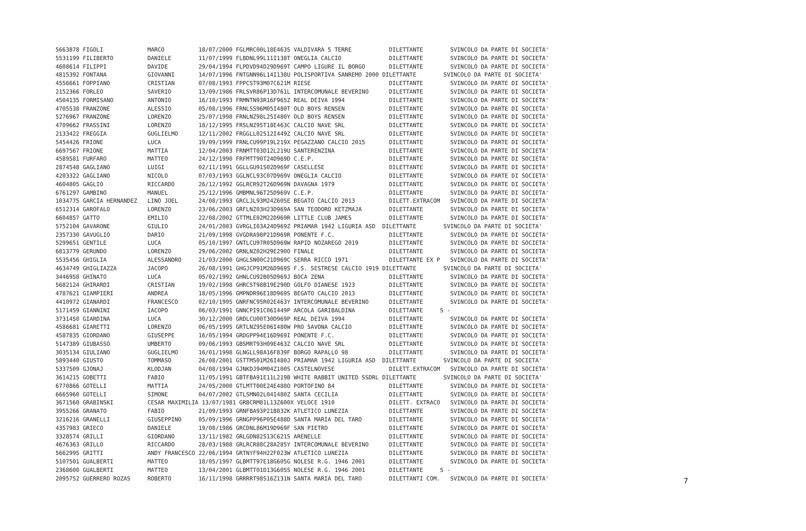5663878 FIGOLI             MARCO          18/07/2000 FGLMRC00L18E463S VALDIVARA 5 TERRE           DILETTANTE        SVINCOLO DA PARTE DI SOCIETA'
5531199 FILIBERTO          DANIELE        11/07/1999 FLBDNL99L11I138T ONEGLIA CALCIO              DILETTANTE        SVINCOLO DA PARTE DI SOCIETA'
4608614 FILIPPI            DAVIDE         29/04/1994 FLPDVD94D29D969T CAMPO LIGURE IL BORGO       DILETTANTE        SVINCOLO DA PARTE DI SOCIETA'
4815392 FONTANA            GIOVANNI       14/07/1996 FNTGNN96L14I138U POLISPORTIVA SANREMO 2000 DILETTANTE        SVINCOLO DA PARTE DI SOCIETA'
4556661 FOPPIANO           CRISTIAN       07/08/1993 FPPCST93M07C621M RIESE                       DILETTANTE        SVINCOLO DA PARTE DI SOCIETA'
2152366 FORLEO             SAVERIO        13/09/1986 FRLSVR86P13D761L INTERCOMUNALE BEVERINO      DILETTANTE        SVINCOLO DA PARTE DI SOCIETA'
4504135 FORMISANO          ANTONIO        16/10/1993 FRMNTN93R16F965Z REAL DEIVA 1994             DILETTANTE        SVINCOLO DA PARTE DI SOCIETA'
4705538 FRANZONE           ALESSIO        05/08/1996 FRNLSS96M05I480T OLD BOYS RENSEN             DILETTANTE        SVINCOLO DA PARTE DI SOCIETA'
5276967 FRANZONE           LORENZO        25/07/1998 FRNLNZ98L25I480Y OLD BOYS RENSEN             DILETTANTE        SVINCOLO DA PARTE DI SOCIETA'
4709662 FRASSINI           LORENZO        18/12/1995 FRSLNZ95T18E463C CALCIO NAVE SRL             DILETTANTE        SVINCOLO DA PARTE DI SOCIETA'
2133422 FREGGIA            GUGLIELMO      12/11/2002 FRGGLL02S12I449Z CALCIO NAVE SRL             DILETTANTE        SVINCOLO DA PARTE DI SOCIETA'
5454426 FRIONE             LUCA           19/09/1999 FRNLCU99P19L219X PEGAZZANO CALCIO 2015       DILETTANTE        SVINCOLO DA PARTE DI SOCIETA'
6697567 FRIONE             MATTIA         12/04/2003 FRNMTT03D12L219U SANTERENZINA                DILETTANTE        SVINCOLO DA PARTE DI SOCIETA'
4589581 FURFARO            MATTEO         24/12/1990 FRFMTT90T24D969D C.E.P.                      DILETTANTE        SVINCOLO DA PARTE DI SOCIETA'
2874548 GAGLIANO           LUIGI          02/11/1991 GGLLGU91S02D969F CASELLESE                   DILETTANTE        SVINCOLO DA PARTE DI SOCIETA'
4203322 GAGLIANO           NICOLO         07/03/1993 GGLNCL93C07D969V ONEGLIA CALCIO              DILETTANTE        SVINCOLO DA PARTE DI SOCIETA'
4604805 GAGLIO             RICCARDO       26/12/1992 GGLRCR92T26D969N DAVAGNA 1979                DILETTANTE        SVINCOLO DA PARTE DI SOCIETA'
6761297 GAMBINO            MANUEL         25/12/1996 GMBMNL96T25D969V C.E.P.                      DILETTANTE        SVINCOLO DA PARTE DI SOCIETA'
1034775 GARCIA HERNANDEZ   LINO JOEL      24/08/1993 GRCLJL93M24Z605E BEGATO CALCIO 2013          DILETT.EXTRACOM   SVINCOLO DA PARTE DI SOCIETA'
6512314 GAROFALO           LORENZO        23/06/2003 GRFLNZ03H23D969A SAN TEODORO KETZMAJA        DILETTANTE        SVINCOLO DA PARTE DI SOCIETA'
6604857 GATTO              EMILIO         22/08/2002 GTTMLE02M22D969R LITTLE CLUB JAMES           DILETTANTE        SVINCOLO DA PARTE DI SOCIETA'
5752104 GAVARONE           GIULIO         24/01/2003 GVRGLI03A24D969Z PRIAMAR 1942 LIGURIA ASD  DILETTANTE        SVINCOLO DA PARTE DI SOCIETA'
2357330 GAVUGLIO           DARIO          21/09/1998 GVGDRA98P21D969R PONENTE F.C.                DILETTANTE        SVINCOLO DA PARTE DI SOCIETA'
5299651 GENTILE            LUCA           05/10/1997 GNTLCU97R05D969W RAPID NOZAREGO 2019         DILETTANTE        SVINCOLO DA PARTE DI SOCIETA'
6813779 GERUNDO            LORENZO        29/06/2002 GRNLNZ02H29E290O FINALE                      DILETTANTE        SVINCOLO DA PARTE DI SOCIETA'
5535456 GHIGLIA            ALESSANDRO     21/03/2000 GHGLSN00C21D969C SERRA RICCO 1971            DILETTANTE EX P   SVINCOLO DA PARTE DI SOCIETA'
4634749 GHIGLIAZZA         JACOPO         26/08/1991 GHGJCP91M26D969S F.S. SESTRESE CALCIO 1919 DILETTANTE        SVINCOLO DA PARTE DI SOCIETA'
3446958 GHINATO            LUCA           05/02/1992 GHNLCU92B05D969J BOCA ZENA                   DILETTANTE        SVINCOLO DA PARTE DI SOCIETA'
5682124 GHIRARDI           CRISTIAN       19/02/1998 GHRCST98B19E290D GOLFO DIANESE 1923          DILETTANTE        SVINCOLO DA PARTE DI SOCIETA'
4787621 GIAMPIERI          ANDREA         18/05/1996 GMPNDR96E18D969S BEGATO CALCIO 2013          DILETTANTE        SVINCOLO DA PARTE DI SOCIETA'
4410972 GIANARDI           FRANCESCO      02/10/1995 GNRFNC95R02E463Y INTERCOMUNALE BEVERINO      DILETTANTE        SVINCOLO DA PARTE DI SOCIETA'
5171459 GIANNINI           IACOPO         06/03/1991 GNNCPI91C06I449P ARCOLA GARIBALDINA          DILETTANTE     S -
3731450 GIARDINA           LUCA           30/12/2000 GRDLCU00T30D969P REAL DEIVA 1994             DILETTANTE        SVINCOLO DA PARTE DI SOCIETA'
4586681 GIARETTI           LORENZO        06/05/1995 GRTLNZ95E06I480W PRO SAVONA CALCIO           DILETTANTE        SVINCOLO DA PARTE DI SOCIETA'
4587835 GIORDANO           GIUSEPPE       16/05/1994 GRDGPP94E16D969I PONENTE F.C.                DILETTANTE        SVINCOLO DA PARTE DI SOCIETA'
5147389 GIUBASSO           UMBERTO        09/06/1993 GBSMRT93H09E463Z CALCIO NAVE SRL             DILETTANTE        SVINCOLO DA PARTE DI SOCIETA'
3035134 GIULIANO           GUGLIELMO      16/01/1998 GLNGLL98A16F839F BORGO RAPALLO 98            DILETTANTE        SVINCOLO DA PARTE DI SOCIETA'
5893440 GIUSTO             TOMMASO        26/08/2001 GSTTMS01M26I480J PRIAMAR 1942 LIGURIA ASD  DILETTANTE        SVINCOLO DA PARTE DI SOCIETA'
5337509 GJONAJ             KLODJAN        04/08/1994 GJNKDJ94M04Z100S CASTELNOVESE                DILETT.EXTRACOM   SVINCOLO DA PARTE DI SOCIETA'
3614215 GOBETTI            FABIO          11/05/1991 GBTFBA91E11L219B WHITE RABBIT UNITED SSDRL DILETTANTE        SVINCOLO DA PARTE DI SOCIETA'
6770866 GOTELLI            MATTIA         24/05/2000 GTLMTT00E24E488O PORTOFINO 84                DILETTANTE        SVINCOLO DA PARTE DI SOCIETA'
6665960 GOTELLI            SIMONE         04/07/2002 GTLSMN02L04I480Z SANTA CECILIA               DILETTANTE        SVINCOLO DA PARTE DI SOCIETA'
3671560 GRABINSKI          CESAR MAXIMILIA 13/07/1981 GRBCRM81L13Z600X VELOCE 1910                DILETT. EXTRACO   SVINCOLO DA PARTE DI SOCIETA'
3955266 GRANATO            FABIO          21/09/1993 GRNFBA93P21B832K ATLETICO LUNEZIA            DILETTANTE        SVINCOLO DA PARTE DI SOCIETA'
3216216 GRANELLI           GIUSEPPINO     05/09/1996 GRNGPP96P05E488D SANTA MARIA DEL TARO        DILETTANTE        SVINCOLO DA PARTE DI SOCIETA'
4357983 GRIECO             DANIELE        19/08/1986 GRCDNL86M19D969F SAN PIETRO                  DILETTANTE        SVINCOLO DA PARTE DI SOCIETA'
3328574 GRILLI             GIORDANO       13/11/1982 GRLGDN82S13C621S ARENELLE                    DILETTANTE        SVINCOLO DA PARTE DI SOCIETA'
4676363 GRILLO             RICCARDO       28/03/1988 GRLRCR88C28A285Y INTERCOMUNALE BEVERINO      DILETTANTE        SVINCOLO DA PARTE DI SOCIETA'
5662995 GRITTI             ANDY FRANCESCO 22/06/1994 GRTNYF94H22F023W ATLETICO LUNEZIA            DILETTANTE        SVINCOLO DA PARTE DI SOCIETA'
5107501 GUALBERTI          MATTEO         18/05/1997 GLBMTT97E18G605G NOLESE R.G. 1946 2001       DILETTANTE        SVINCOLO DA PARTE DI SOCIETA'
2368600 GUALBERTI          MATTEO         13/04/2001 GLBMTT01D13G605S NOLESE R.G. 1946 2001       DILETTANTE     S -
2095752 GUERRERO ROZAS     ROBERTO        16/11/1998 GRRRRT98S16Z131N SANTA MARIA DEL TARO        DILETTANTI COM.   SVINCOLO DA PARTE DI SOCIETA'
7